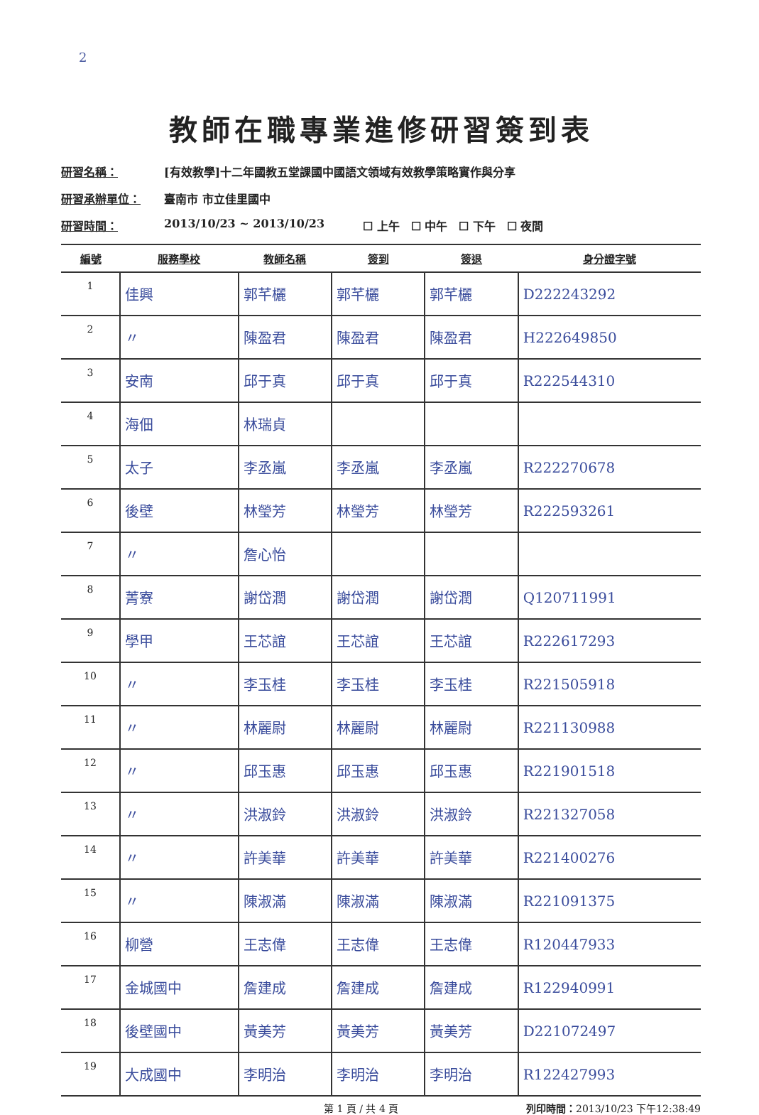2
教師在職專業進修研習簽到表
研習名稱： [有效教學]十二年國教五堂課國中國語文領域有效教學策略實作與分享
研習承辦單位： 臺南市 市立佳里國中
研習時間： 2013/10/23 ~ 2013/10/23 ☐ 上午　☐ 中午　☐ 下午　☐ 夜間
| 編號 | 服務學校 | 教師名稱 | 簽到 | 簽退 | 身分證字號 |
| --- | --- | --- | --- | --- | --- |
| 1 | 佳興 | 郭芊欐 | 郭芊欐 | 郭芊欐 | D222243292 |
| 2 | 〃 | 陳盈君 | 陳盈君 | 陳盈君 | H222649850 |
| 3 | 安南 | 邱于真 | 邱于真 | 邱于真 | R222544310 |
| 4 | 海佃 | 林瑞貞 | | | |
| 5 | 太子 | 李丞嵐 | 李丞嵐 | 李丞嵐 | R222270678 |
| 6 | 後壁 | 林瑩芳 | 林瑩芳 | 林瑩芳 | R222593261 |
| 7 | 〃 | 詹心怡 | | | |
| 8 | 菁寮 | 謝岱潤 | 謝岱潤 | 謝岱潤 | Q120711991 |
| 9 | 學甲 | 王芯誼 | 王芯誼 | 王芯誼 | R222617293 |
| 10 | 〃 | 李玉桂 | 李玉桂 | 李玉桂 | R221505918 |
| 11 | 〃 | 林麗尉 | 林麗尉 | 林麗尉 | R221130988 |
| 12 | 〃 | 邱玉惠 | 邱玉惠 | 邱玉惠 | R221901518 |
| 13 | 〃 | 洪淑鈴 | 洪淑鈴 | 洪淑鈴 | R221327058 |
| 14 | 〃 | 許美華 | 許美華 | 許美華 | R221400276 |
| 15 | 〃 | 陳淑滿 | 陳淑滿 | 陳淑滿 | R221091375 |
| 16 | 柳營 | 王志偉 | 王志偉 | 王志偉 | R120447933 |
| 17 | 金城國中 | 詹建成 | 詹建成 | 詹建成 | R122940991 |
| 18 | 後壁國中 | 黃美芳 | 黃美芳 | 黃美芳 | D221072497 |
| 19 | 大成國中 | 李明治 | 李明治 | 李明治 | R122427993 |
第 1 頁 / 共 4 頁 列印時間：2013/10/23 下午12:38:49